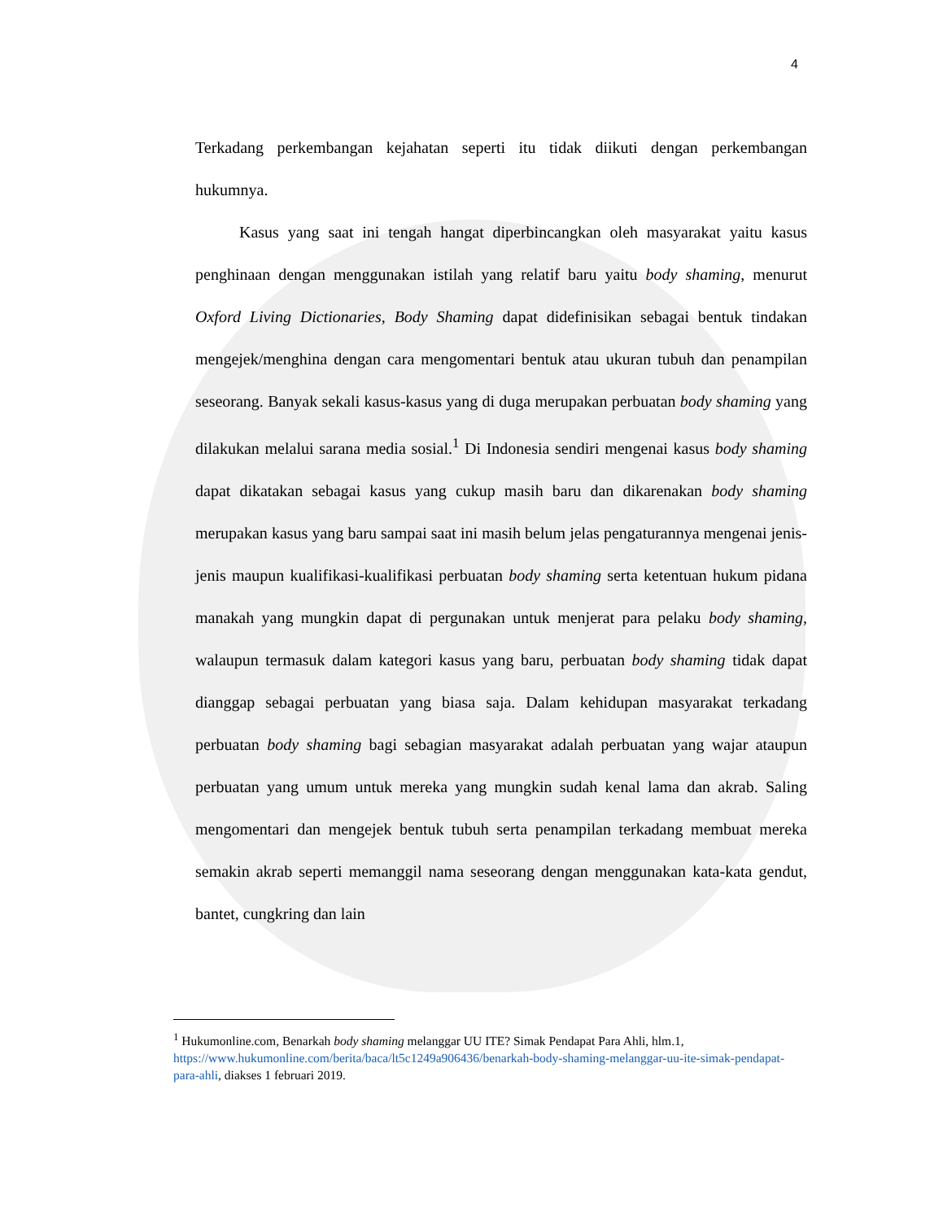4
Terkadang perkembangan kejahatan seperti itu tidak diikuti dengan perkembangan hukumnya.
Kasus yang saat ini tengah hangat diperbincangkan oleh masyarakat yaitu kasus penghinaan dengan menggunakan istilah yang relatif baru yaitu body shaming, menurut Oxford Living Dictionaries, Body Shaming dapat didefinisikan sebagai bentuk tindakan mengejek/menghina dengan cara mengomentari bentuk atau ukuran tubuh dan penampilan seseorang. Banyak sekali kasus-kasus yang di duga merupakan perbuatan body shaming yang dilakukan melalui sarana media sosial.<sup>1</sup> Di Indonesia sendiri mengenai kasus body shaming dapat dikatakan sebagai kasus yang cukup masih baru dan dikarenakan body shaming merupakan kasus yang baru sampai saat ini masih belum jelas pengaturannya mengenai jenis-jenis maupun kualifikasi-kualifikasi perbuatan body shaming serta ketentuan hukum pidana manakah yang mungkin dapat di pergunakan untuk menjerat para pelaku body shaming, walaupun termasuk dalam kategori kasus yang baru, perbuatan body shaming tidak dapat dianggap sebagai perbuatan yang biasa saja. Dalam kehidupan masyarakat terkadang perbuatan body shaming bagi sebagian masyarakat adalah perbuatan yang wajar ataupun perbuatan yang umum untuk mereka yang mungkin sudah kenal lama dan akrab. Saling mengomentari dan mengejek bentuk tubuh serta penampilan terkadang membuat mereka semakin akrab seperti memanggil nama seseorang dengan menggunakan kata-kata gendut, bantet, cungkring dan lain
<sup>1</sup> Hukumonline.com, Benarkah body shaming melanggar UU ITE? Simak Pendapat Para Ahli, hlm.1, https://www.hukumonline.com/berita/baca/lt5c1249a906436/benarkah-body-shaming-melanggar-uu-ite-simak-pendapat-para-ahli, diakses 1 februari 2019.